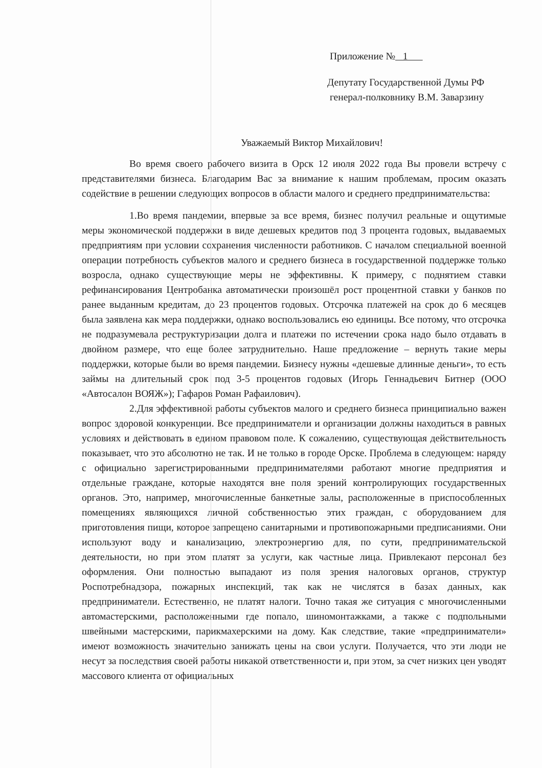Приложение № 1
Депутату Государственной Думы РФ
генерал-полковнику В.М. Заварзину
Уважаемый Виктор Михайлович!
Во время своего рабочего визита в Орск 12 июля 2022 года Вы провели встречу с представителями бизнеса. Благодарим Вас за внимание к нашим проблемам, просим оказать содействие в решении следующих вопросов в области малого и среднего предпринимательства:
1.Во время пандемии, впервые за все время, бизнес получил реальные и ощутимые меры экономической поддержки в виде дешевых кредитов под 3 процента годовых, выдаваемых предприятиям при условии сохранения численности работников. С началом специальной военной операции потребность субъектов малого и среднего бизнеса в государственной поддержке только возросла, однако существующие меры не эффективны. К примеру, с поднятием ставки рефинансирования Центробанка автоматически произошёл рост процентной ставки у банков по ранее выданным кредитам, до 23 процентов годовых. Отсрочка платежей на срок до 6 месяцев была заявлена как мера поддержки, однако воспользовались ею единицы. Все потому, что отсрочка не подразумевала реструктуризации долга и платежи по истечении срока надо было отдавать в двойном размере, что еще более затруднительно. Наше предложение – вернуть такие меры поддержки, которые были во время пандемии. Бизнесу нужны «дешевые длинные деньги», то есть займы на длительный срок под 3-5 процентов годовых (Игорь Геннадьевич Битнер (ООО «Автосалон ВОЯЖ»); Гафаров Роман Рафаилович).
2.Для эффективной работы субъектов малого и среднего бизнеса принципиально важен вопрос здоровой конкуренции. Все предприниматели и организации должны находиться в равных условиях и действовать в едином правовом поле. К сожалению, существующая действительность показывает, что это абсолютно не так. И не только в городе Орске. Проблема в следующем: наряду с официально зарегистрированными предпринимателями работают многие предприятия и отдельные граждане, которые находятся вне поля зрений контролирующих государственных органов. Это, например, многочисленные банкетные залы, расположенные в приспособленных помещениях являющихся личной собственностью этих граждан, с оборудованием для приготовления пищи, которое запрещено санитарными и противопожарными предписаниями. Они используют воду и канализацию, электроэнергию для, по сути, предпринимательской деятельности, но при этом платят за услуги, как частные лица. Привлекают персонал без оформления. Они полностью выпадают из поля зрения налоговых органов, структур Роспотребнадзора, пожарных инспекций, так как не числятся в базах данных, как предприниматели. Естественно, не платят налоги. Точно такая же ситуация с многочисленными автомастерскими, расположенными где попало, шиномонтажками, а также с подпольными швейными мастерскими, парикмахерскими на дому. Как следствие, такие «предприниматели» имеют возможность значительно занижать цены на свои услуги. Получается, что эти люди не несут за последствия своей работы никакой ответственности и, при этом, за счет низких цен уводят массового клиента от официальных